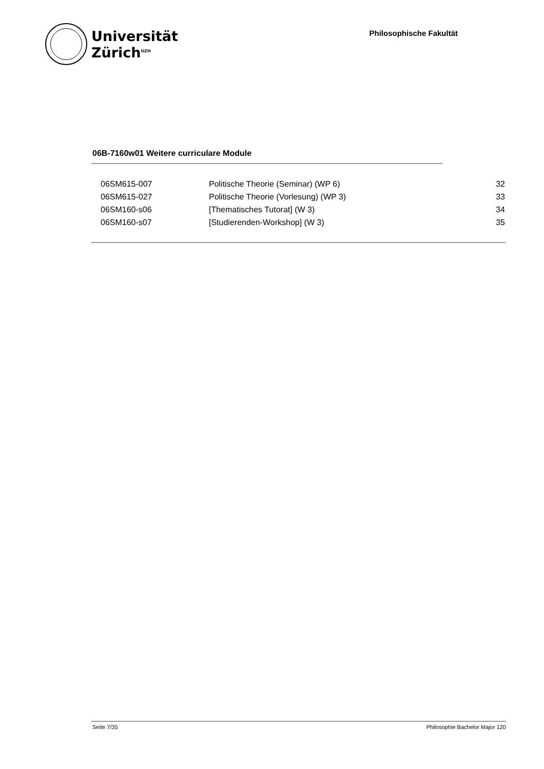Universität
Zürich<sup>UZH</sup>
Philosophische Fakultät
06B-7160w01 Weitere curriculare Module
| 06SM615-007 | Politische Theorie (Seminar) (WP 6) | 32 |
| 06SM615-027 | Politische Theorie (Vorlesung) (WP 3) | 33 |
| 06SM160-s06 | [Thematisches Tutorat] (W 3) | 34 |
| 06SM160-s07 | [Studierenden-Workshop] (W 3) | 35 |
Seite 7/35 Philosophie Bachelor Major 120